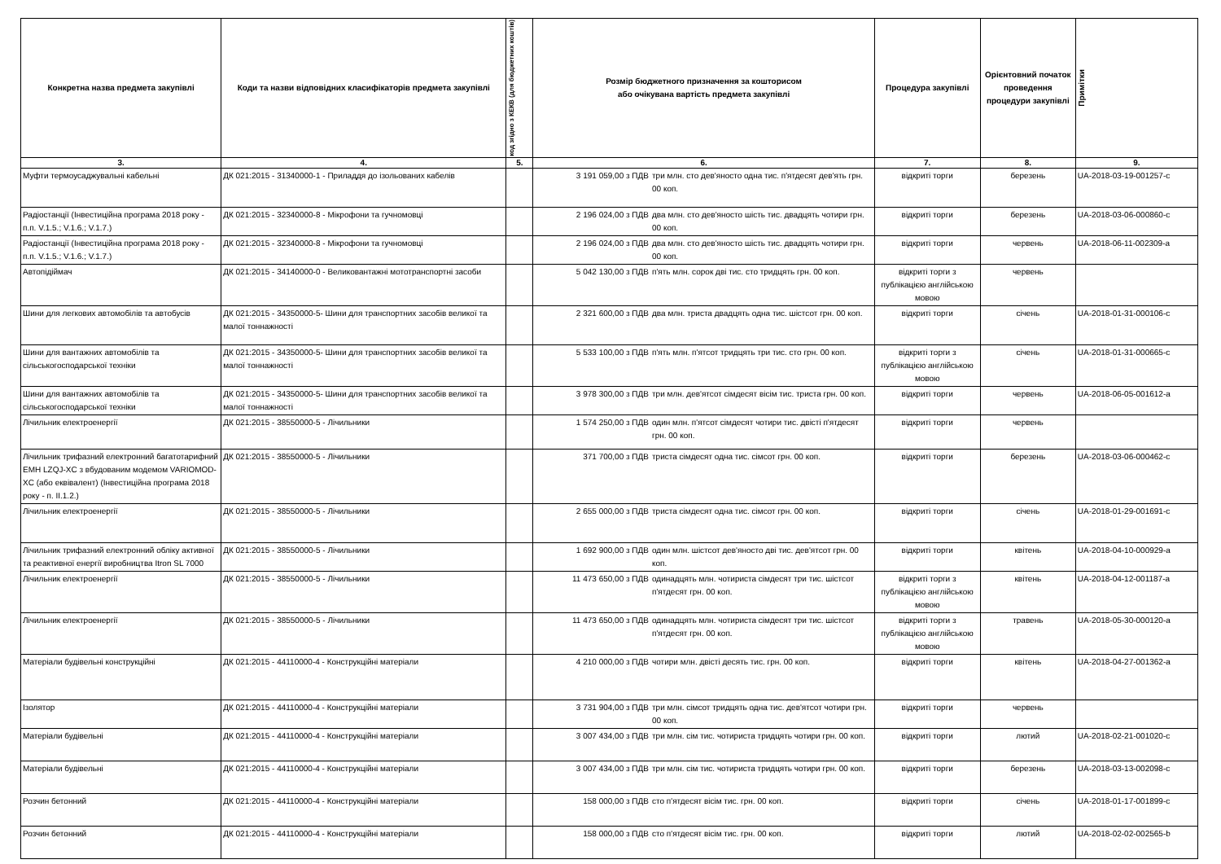| Конкретна назва предмета закупівлі | Коди та назви відповідних класифікаторів предмета закупівлі | код згідно з КЕКВ (для бюджетних коштів) | Розмір бюджетного призначення за кошторисом або очікувана вартість предмета закупівлі | | Процедура закупівлі | Орієнтовний початок проведення процедури закупівлі | Примітки |
| --- | --- | --- | --- | --- | --- | --- | --- |
| 3. | 4. | 5. | 6. | | 7. | 8. | 9. |
| Муфти термоусаджувальні кабельні | ДК 021:2015 - 31340000-1 - Приладдя до ізольованих кабелів | | 3 191 059,00 з ПДВ | три млн. сто дев'яносто одна тис. п'ятдесят дев'ять грн. 00 коп. | відкриті торги | березень | UA-2018-03-19-001257-c |
| Радіостанції (Інвестиційна програма 2018 року - п.п. V.1.5.; V.1.6.; V.1.7.) | ДК 021:2015 - 32340000-8 - Мікрофони та гучномовці | | 2 196 024,00 з ПДВ | два млн. сто дев'яносто шість тис. двадцять чотири грн. 00 коп. | відкриті торги | березень | UA-2018-03-06-000860-c |
| Радіостанції (Інвестиційна програма 2018 року - п.п. V.1.5.; V.1.6.; V.1.7.) | ДК 021:2015 - 32340000-8 - Мікрофони та гучномовці | | 2 196 024,00 з ПДВ | два млн. сто дев'яносто шість тис. двадцять чотири грн. 00 коп. | відкриті торги | червень | UA-2018-06-11-002309-a |
| Автопідіймач | ДК 021:2015 - 34140000-0 - Великовантажні мототранспортні засоби | | 5 042 130,00 з ПДВ | п'ять млн. сорок дві тис. сто тридцять грн. 00 коп. | відкриті торги з публікацією англійською мовою | червень | |
| Шини для легкових автомобілів та автобусів | ДК 021:2015 - 34350000-5- Шини для транспортних засобів великої та малої тоннажності | | 2 321 600,00 з ПДВ | два млн. триста двадцять одна тис. шістсот грн. 00 коп. | відкриті торги | січень | UA-2018-01-31-000106-c |
| Шини для вантажних автомобілів та сільськогосподарської техніки | ДК 021:2015 - 34350000-5- Шини для транспортних засобів великої та малої тоннажності | | 5 533 100,00 з ПДВ | п'ять млн. п'ятсот тридцять три тис. сто грн. 00 коп. | відкриті торги з публікацією англійською мовою | січень | UA-2018-01-31-000665-c |
| Шини для вантажних автомобілів та сільськогосподарської техніки | ДК 021:2015 - 34350000-5- Шини для транспортних засобів великої та малої тоннажності | | 3 978 300,00 з ПДВ | три млн. дев'ятсот сімдесят вісім тис. триста грн. 00 коп. | відкриті торги | червень | UA-2018-06-05-001612-a |
| Лічильник електроенергії | ДК 021:2015 - 38550000-5 - Лічильники | | 1 574 250,00 з ПДВ | один млн. п'ятсот сімдесят чотири тис. двісті п'ятдесят грн. 00 коп. | відкриті торги | червень | |
| Лічильник трифазний електронний багатотарифний EMH LZQJ-XC з вбудованим модемом VARIOMOD-XC (або еквівалент) (Інвестиційна програма 2018 року - п. II.1.2.) | ДК 021:2015 - 38550000-5 - Лічильники | | 371 700,00 з ПДВ | триста сімдесят одна тис. сімсот грн. 00 коп. | відкриті торги | березень | UA-2018-03-06-000462-c |
| Лічильник електроенергії | ДК 021:2015 - 38550000-5 - Лічильники | | 2 655 000,00 з ПДВ | триста сімдесят одна тис. сімсот грн. 00 коп. | відкриті торги | січень | UA-2018-01-29-001691-c |
| Лічильник трифазний електронний обліку активної та реактивної енергії виробництва Itron SL 7000 | ДК 021:2015 - 38550000-5 - Лічильники | | 1 692 900,00 з ПДВ | один млн. шістсот дев'яносто дві тис. дев'ятсот грн. 00 коп. | відкриті торги | квітень | UA-2018-04-10-000929-a |
| Лічильник електроенергії | ДК 021:2015 - 38550000-5 - Лічильники | | 11 473 650,00 з ПДВ | одинадцять млн. чотириста сімдесят три тис. шістсот п'ятдесят грн. 00 коп. | відкриті торги з публікацією англійською мовою | квітень | UA-2018-04-12-001187-a |
| Лічильник електроенергії | ДК 021:2015 - 38550000-5 - Лічильники | | 11 473 650,00 з ПДВ | одинадцять млн. чотириста сімдесят три тис. шістсот п'ятдесят грн. 00 коп. | відкриті торги з публікацією англійською мовою | травень | UA-2018-05-30-000120-a |
| Матеріали будівельні конструкційні | ДК 021:2015 - 44110000-4 - Конструкційні матеріали | | 4 210 000,00 з ПДВ | чотири млн. двісті десять тис. грн. 00 коп. | відкриті торги | квітень | UA-2018-04-27-001362-a |
| Ізолятор | ДК 021:2015 - 44110000-4 - Конструкційні матеріали | | 3 731 904,00 з ПДВ | три млн. сімсот тридцять одна тис. дев'ятсот чотири грн. 00 коп. | відкриті торги | червень | |
| Матеріали будівельні | ДК 021:2015 - 44110000-4 - Конструкційні матеріали | | 3 007 434,00 з ПДВ | три млн. сім тис. чотириста тридцять чотири грн. 00 коп. | відкриті торги | лютий | UA-2018-02-21-001020-c |
| Матеріали будівельні | ДК 021:2015 - 44110000-4 - Конструкційні матеріали | | 3 007 434,00 з ПДВ | три млн. сім тис. чотириста тридцять чотири грн. 00 коп. | відкриті торги | березень | UA-2018-03-13-002098-c |
| Розчин бетонний | ДК 021:2015 - 44110000-4 - Конструкційні матеріали | | 158 000,00 з ПДВ | сто п'ятдесят вісім тис. грн. 00 коп. | відкриті торги | січень | UA-2018-01-17-001899-c |
| Розчин бетонний | ДК 021:2015 - 44110000-4 - Конструкційні матеріали | | 158 000,00 з ПДВ | сто п'ятдесят вісім тис. грн. 00 коп. | відкриті торги | лютий | UA-2018-02-02-002565-b |